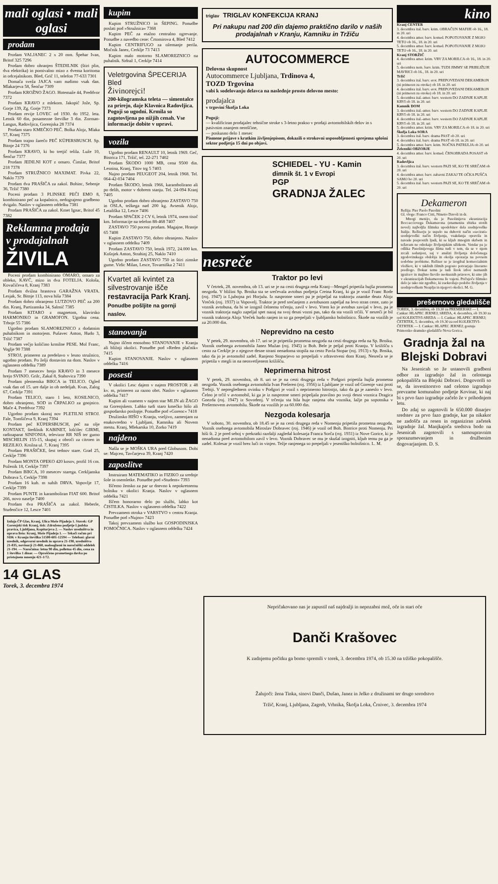mali oglasi • mali oglasi
prodam
Prodam VALJANEC 2 x 20 mm. Špehar Ivan, Britof 325 7296
Prodam dobro ohranjen ŠTEDILNIK (štiri plin, dva elektrika) in pomivalno mizo z dvema koritoma in odcejalnikom. Bled, Grič 11, telefon 77-633 7301
Domača sveža JAJCA vam nudimo vsak dan. Mlakarjeva 58, Šenčur 7309
Prodam KROŽNO ŽAGO. Hotemaže 44, Preddvor 7372
Prodam KRAVO z mlekom. Jakopič Jože, Sp. Gorje 139, Zg. Gorje 7373
Prodam revije LOVEC od 1930. do 1952. leta. Letnik 60 din, posamezne številke 3 din. Zorman-Langus, Radovljica, Gorenjska 28 7374
Prodam staro KMEČKO PEČ. Bolka Alojz, Mlaka 57, Kranj 7375
Prodam trajno žarečo PEČ KÜPERSBUSCH. Sp. Bitnje 24 7376
Prodam KRAVO, ki bo tretjič telila. Luže 10, Šenčur 7377
Prodam JEDILNI KOT z omaro. Čimžar, Britof 218 7378
Prodam STRUŽNICO MAXIMAT. Pivka 22, Naklo 7379
Prodam dva PRAŠIČA za zakol. Bohinc, Sebenje 36, Tržič 7380
Poceni prodam 3 PLINSKE PEČI EMO 8, kombinirano peč za kopalnico, nedograjeno gradbeno dvigalo. Naslov v oglasnem oddelku 7381
Prodam PRAŠIČA za zakol. Kmet Ignac, Britof 45 7382
Reklamna prodaja v prodajalnah
ŽIVILA
Poceni prodam kombinirano OMARO, omaro za obleko, KAVČ, mizo in dva FOTELJA. Kološa, Kovačičeva 8, Kranj 7383
Prodam dvižna hrastova GARAŽNA VRATA. Lesjak, Sr. Bitnje 113, nova hiša 7384
Prodam dobro ohranjeno LUTZOVO PEČ za 200 din. Kranj, Partizanska 34, Salmič 7385
Prodam KITARO z magnetom, klavirsko HARMONIKO in GRAMOFON. Ugodna cena. Trboje 55 7386
Ugodno prodam SLAMOREZNICO z dodatnim puhalnikom in motorjem. Pušavec Anton, Hudo 3, Tržič 7387
Prodam večjo količino krmilne PESE. Mol Franc, Voglje 90 7388
STROJ, primeren za predelavo v lesno stružnico, ugodno prodam. Po želji dostavim na dom. Naslov v oglasnem oddelku 7389
Prodam 7 mesecev brejo KRAVO in 3 mesece brejo SVINJO. Grilc, Zakal 8, Stahovica 7390
Prodam plemenska BIKCA in TELICO. Ogled vsak dan od 15. ure dalje in ob nedeljah. Kvas, Zalog 67, Cerklje 7391
Prodam TELICO, staro 1 leto, KOSILNICO, dobro ohranjeno, SOD in ČRPALKO za gnojnico. Mače 4, Preddvor 7392
Ugodno prodam skoraj nov PLETILNI STROJ. Fale, Tomšičeva 9, Kranj 7394
Prodam peč KÜPERSBUSCH, peč na olje KONTAKT, štedilnik KABINET, lošćilec GIRMI, radioaparat SINFONIA, televizor RR NIŠ ter gumo MISCHELIN 155-15, skupaj z obroči za citroen in REZILKO. Krožna ul. 7, Kranj 7395
Prodam PRAŠIČKE, šest tednov stare. Grad 25, Cerklje 7396
Prodam MONTA OPEKO 420 kosov, profil 16 cm. Poženik 18, Cerklje 7397
Prodam BIKCA, 10 mesecev starega. Cerkljanska Dobrava 5, Cerklje 7398
Prodam 16 kub. m suhih DRVA. Vopovlje 17, Cerklje 7399
Prodam PUNTE in karamboliran FIAT 600. Britof 266, novo naselje 7400
Prodam dva PRAŠIČA za zakol. Heberle, Studenčice 12, Lesce 7401
Izdaja ČP Glas, Kranj, Ulica Moše Pijadeja 1. Stavek: GP Gorenjski tisk Kranj, tisk: Združeno podjetje Ljudska pravica, Ljubljana, Kopitarjeva 2. — Naslov uredništva in uprava lista: Kranj, Moše Pijadeja 1. — Tekoči račun pri SDK v Kranju številka 51500-601-12594 — Telefoni: glavni urednik, odgovorni urednik in uprava 21-190, uredništvo 21-835, novinarji 21-860, malooglasni in naročniški oddelek 21-194. — Naročnina: letna 90 din, polletna 45 din, cena za 1 številko 1 dinar. — Oproščeno prometnega davka po pristojnem mnenju 421-1/72.
14 GLAS
Torek, 3. decembra 1974
kupim
Kupim STRUŽNICO in ŠEPING. Ponudbe poslati pod »Stružnica« 7368
Kupim PEČ za etažno centralno ogrevanje. Ponudbe z navedbo cene: Črtomirova 4, Bled 7412
Kupim CENTRIFUGO za ožemanje perila. Močnik Janez, Cerklje 73 7413
Kupim malo motorno SLAMOREZNICO na puhalnik. Sidraž 1, Cerklje 7414
Veletrgovina ŠPECERIJA Bled
Živinorejci!
200-kilogramska teleta — simentalce za prirejo, daje Klavnica Radovljica. Pogoji so ugodni. Krmila so zagotovljena po nižjih cenah. Vse informacije dobite v upravi.
vozila
Ugodno prodam RENAULT 10, letnik 1969. Geč, Bistrica 171, Tržič, tel. 22-271 7402
Prodam ŠKODO 1000 MB, cena 9500 din. Lesnina, Kranj, Titov trg 5 7403
Nujno prodam PEUGEOT 204, letnik 1968. Tel. 064-42-034 7404
Prodam ŠKODO, letnik 1966, karambolirano ali po delih, motor v dobrem stanju. Tel. 24-094 Kranj 7405
Ugodno prodam dobro ohranjeno ZASTAVO 750 in OSLA, težkega nad 200 kg. Avsenik Alojz, Letališka 12, Lesce 7406
Prodam SPAČEK 2 CV 6, letnik 1974, osem tisoč km. Informacije na telefon 88-468 7407
ZASTAVO 750 poceni prodam. Magajne, Hrastje 65 7408
Kupim ZASTAVO 750, dobro ohranjeno. Naslov v oglasnem oddelku 7409
Prodam ZASTAVO 750, letnik 1972, 24.000 km. Košnjek Anton, Strahinj 25, Naklo 7410
Ugodno prodam ZASTAVO 750 in štiri zimske gume. Vidic Milan, Lesce, Tovarniška 2 7411
Kvartet ali kvintet za silvestrovanje išče restavracija Park Kranj.
Ponudbe pošljite na gornji naslov.
stanovanja
Nujno iščem enosobno STANOVANJE v Kranju ali bližnji okolici. Ponudbe pod »Reden plačnik« 7415
Kupim STANOVANJE. Naslov v oglasnem oddelku 7416
posesti
V okolici Lesc dajem v najem PROSTOR z 48 kv. m, primeren za razno obrt. Naslov v oglasnem oddelku 7417
Kupim ali vzamem v najem star MLIN ali ŽAGO na Gorenjskem. Lahko tudi staro kmečko hišo ali gospodarsko poslopje. Ponudbe pod »Gorenc« 7418
Družinsko HIŠO v Kranju, vseljivo, zamenjam za enakovredno v Ljubljani, Kamniku ali Novem mestu. Kranj, Mlekarska 10, Zorko 7419
najdeno
Našla se je MOŠKA URA pred Globusom. Dobi se: Majcen, Tavčarjeva 39, Kranj 7420
zaposlitve
Instruiram MATEMATIKO in FIZIKO za srednje šole in osemletke. Ponudbe pod »Student« 7393
Iščemo žensko za par ur dnevno k nepokretnemu bolniku v okolici Kranja. Naslov v oglasnem oddelku 7421
Iščem honorarno delo po službi, lahko kot ČISTILKA. Naslov v oglasnem oddelku 7422
Prevzamem otroka v VARSTVO v centru Kranja. Ponudbe pod »Nujno« 7423
Takoj prevzamem službo kot GOSPODINJSKA POMOČNICA. Naslov v oglasnem oddelku 7424
triglav TRIGLAV KONFEKCIJA KRANJ
Pri nakupu nad 200 din dajemo praktično darilo v naših prodajalnah v Kranju, Kamniku in Tržiču
AUTOCOMMERCE
Delovna skupnost
Autocommerce Ljubljana, Trdinova 4,
TOZD Trgovina
vabi k sodelovanju delavca na naslednje prosto delovno mesto:
prodajalca
v trgovini Škofja Loka
Pogoji:
— kvalificiran prodajalec tehnične stroke s 3-letno prakso v prodaji avtomobilskih delov in s pasivnim znanjem nemščine,
— poskusno delo 1 mesec
Pismene prijave s kratkim življenjepisom, dokazili o strokovni usposobljenosti sprejema splošni sektor podjetja 15 dni po objavi.
SCHIEDEL - YU - Kamin
dimnik št. 1 v Evropi
PGP
GRADNJA ŽALEC
nesreče
Traktor po levi
V četrtek, 28. novembra, ob 13. uri se je na cesti drugega reda Kranj—Mengeš pripetila hujša prometna nezgoda. V bližini Sp. Brnika sta se srečevala avtobus podjetja Creina Kranj, ki ga je vozil Franc Rode (roj. 1947) iz Ljubojna pri Horjulu. Iz nasprotne smeri pa je pripeljal na traktorju znamke deutz Alojz Vreček (roj. 1937) iz Vopovelj. Traktor je pred srečanjem z avtobusom zapeljal na levo stran ceste, zato je voznik avtobusa, da bi se izognil čelnemu trčenju, zavil v levo. Vtem ko je avtobus zavijal v levo, pa je voznik traktorja naglo zapeljal spet nazaj na svoj desni vozni pas, tako da sta vozili trčili. V nesreči je bil voznik traktorja Alojz Vreček hudo ranjen in so ga prepeljali v ljubljansko bolnišnico. Škode na vozilih je za 20.000 din.
Neprevidno na cesto
V petek, 29. novembra, ob 17. uri se je pripetila prometna nezgoda na cesti drugega reda na Sp. Brniku. Voznik osebnega avtomobila Janez Mužan (roj. 1945) iz Boh. Bele je peljal proti Kranju. V križišču s cesto za Cerklje je z njegove desne strani nenadoma stopila na cesto Pavla Stopar (roj. 1913) s Sp. Brnika, tako da jo je avtomobil zadel. Ranjeno Stoparjevo so prepeljali v zdravstveni dom Kranj. Nesreča se je pripetila v megli in na neosvetljenem križišču.
Neprimerna hitrost
V petek, 29. novembra, ob 8. uri se je na cesti drugega reda v Podgori pripetila hujša prometna nezgoda. Voznik osebnega avtomobila Ivan Prešeren (roj. 1956) iz Ljubljane je vozil od Gorenje vasi proti Trebiji. V nepreglednem ovinku v Podgori je vozil s neprimerno hitrostjo, tako da ga je zaneslo v levo. Čelno je trčil v avtomobil, ki ga je iz nasprotne smeri pripeljala pravilno po svoji desni voznica Dragica Gnezda (roj. 1947) iz Sovodenj. V trčenju sta bila huje ranjena oba voznika, lažje pa sopotnika v Prešernovem avtomobilu. Škode na vozilih je za 60.000 din.
Nezgoda kolesarja
V soboto, 30. novembra, ob 18.45 se je na cesti drugega reda v Nomenju pripetila prometna nezgoda. Voznik osebnega avtomobila Miroslav Dobravec (roj. 1946) je vozil od Boh. Bistrice proti Nomenju. Pri hiši št. 2 je pred seboj v prekratki razdalji zagledal kolesarja Franca Sorča (roj. 1931) iz Nove Gorice, ki je nenadoma pred avtomobilom zavil v levo. Voznik Dobravec se mu je skušal izogniti, kljub temu pa ga je zadel. Kolesar je vozil brez luči in vinjen. Težje ranjenega so prepeljali v jeseniško bolnišnico. L. M.
kino
Kranj CENTER
3. decembra ital. barv. krim. OBRAČUN MAFIJE ob 16., 18. in 20. uri
4. decembra amer. barv. komed. POPOTOVANJE Z MOJO TETO ob 16., 18. in 20. uri
5. decembra amer. barv. komed. POPOTOVANJE Z MOJO TETO ob 16., 18. in 20. uri
Kranj STORŽIČ
4. decembra amer. krim. VRV ZA MORILCA ob 16., 18. in 20. uri
5. decembra nem. barv. krim. TUDI JIMMY SE PRIBLIŽUJE MAVRICI ob 16., 18. in 20. uri
Tržič
3. decembra ital. barv. erot. PREPOVEDANI DEKAMERON (ni primeren za otroke) ob 18. in 20. uri
4. decembra ital. barv. erot. PREPOVEDANI DEKAMERON (ni primeren za otroke) ob 18. in 20. uri
5. decembra ital.-amer. barv. western DO ZADNJE KAPLJE KRVI ob 18. in 20. uri
Kamnik DOM
3. decembra ital.-amer. barv. western DO ZADNJE KAPLJE KRVI ob 18. in 20. uri
4. decembra ital.-amer. barv. western DO ZADNJE KAPLJE KRVI ob 18. in 20. uri
5. decembra amer. krim. VRV ZA MORILCA ob 18. in 20. uri
Škofja Loka SORA
3. decembra ital. barv. drama PAST ob 20. uri
4. decembra ital. barv. drama PAST ob 18. in 20. uri
5. decembra amer. barv. krim. NOČNA PATRULJA ob 20. uri
Železniki OBZORJE
4. decembra amer. barv. komed. ČRNOBRADA POSAST ob 20. uri
Radovljica
3. decembra ital. barv. western PAZI SE, KO TE SREČAM ob 20. uri
4. decembra amer. barv. zabavni ZAKAJ TE OČKA PUŠČA SAMO bo 20. uri
5. decembra ital. barv. western PAZI SE, KO TE SREČAM ob 20. uri
Dekameron
Režija: Pier Paolo Pasolini
Gl. vloge: Franco Citti, Ninetto Davoli in dr.
Mnogi menijo, da je Pasolinijeva ekranizacija Boccacciovega Dekamerona (znamenita zbirka stotih novel) najboljša filmska upodobitev dela srednjeveške Italije. Režiserju je uspelo na duhovit način »secirati« srednjeveški način življenja, vsakdanja opravila in navade preprostih ljudi, ki se kljub mnogim skrbem in težavam ne odrekajo življenjskim užitkom. Vendar pa je odlika Pasolinijevega filma tudi v tem, da se v njem zrcali sedanjost, saj v analizi življenja določenega zgodovinskega obdobja in okolja opozarja na povsem sodobne probleme. Režiser se je izogibal komercialnim vložkov, ki v takšnih filmih pogosto potvarjajo literarno predlogo. Dokaz temu je tudi širok izbor neznanih igralcev in majhno število neokusnih prizorov, ki smo jih v ekranizacijah Dekamerona že vajeni. Pričujoče filmsko delo je tako niz zgodbic, ki zaokrožajo podobo življenja v srednjeveškem Neaplju in njegovi okolici. M. G.
prešernovo gledališče
TOREK, 3. decembra, ob 19.30 za PREMIERSKI — I. Cankar: HLAPEC JERNEJ; SREDA, 4. decembra, ob 19.30 za red KOLEKTIVI-SREDA — I. Cankar: HLAPEC JERNEJ; ČETRTEK, 5. decembra, ob 19.30 za red KOLEKTIVI-ČETRTEK — I. Cankar: HLAPEC JERNEJ; gostuje Primorsko dramsko gledališče Nova Gorica.
Gradnja žal na Blejski Dobravi
Na Jesenicah so že ustanovili gradbeni odbor za izgradnjo žal in celotnega pokopališča na Blejski Dobravi. Dogovorili so se, da investitorstvo nad celotno izgradnjo prevzame komunalno podjetje Kovinar, ki naj bi s prvo fazo izgradnje začelo že v prihodnjem letu.
Do zdaj so zagotovili le 650.000 dinarjev sredstev za prvo fazo gradnje, kar pa nikakor ne zadošča za resen in organiziran začetek izgradnje žal. Manjkajoča sredstva bodo na Jesenicah zagotovili s samoupravnim sporazumevanjem in družbenim dogovarjanjem. D. S.
Nepričakovano nas je zapustil naš najdražji in nepozabni mož, oče in stari oče
Danči Krašovec
K zadnjemu počitku ga bomo spremili v torek, 3. decembra 1974, ob 15.30 na tržiško pokopališče.
Žalujoči: žena Tinka, sinovi Danči, Dušan, Janez in Jelko z družinami ter drugo sorodstvo
Tržič, Kranj, Ljubljana, Zagreb, Vrhnika, Škofja Loka, Črnivec, 3. decembra 1974